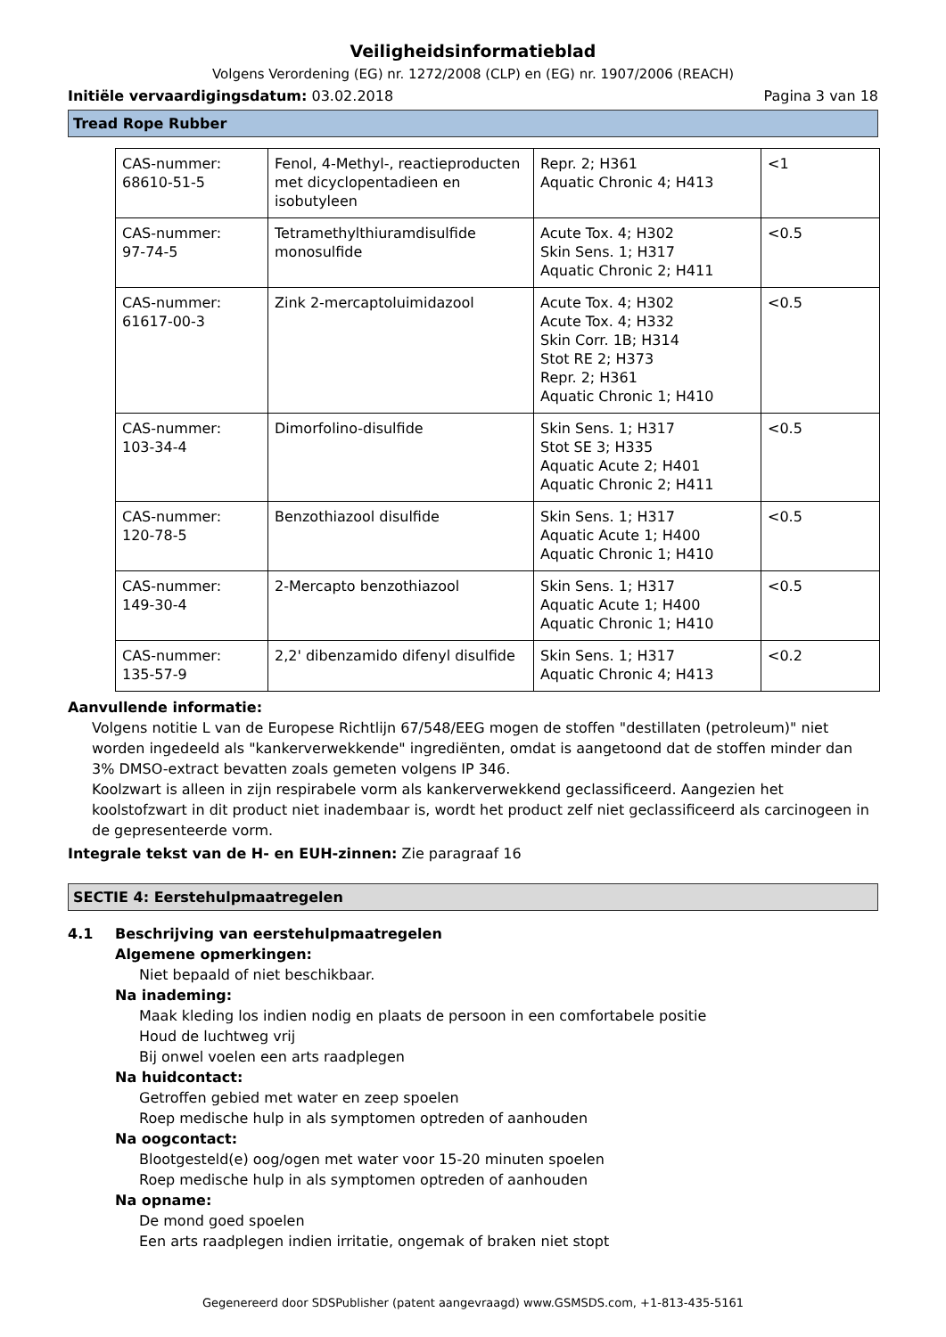Veiligheidsinformatieblad
Volgens Verordening (EG) nr. 1272/2008 (CLP) en (EG) nr. 1907/2006 (REACH)
Initiële vervaardigingsdatum: 03.02.2018 Pagina 3 van 18
Tread Rope Rubber
| CAS-nummer: 68610-51-5 | Fenol, 4-Methyl-, reactieproducten met dicyclopentadieen en isobutyleen | Repr. 2; H361 Aquatic Chronic 4; H413 | <1 |
| CAS-nummer: 97-74-5 | Tetramethylthiuramdisulfide monosulfide | Acute Tox. 4; H302 Skin Sens. 1; H317 Aquatic Chronic 2; H411 | <0.5 |
| CAS-nummer: 61617-00-3 | Zink 2-mercaptoluimidazool | Acute Tox. 4; H302 Acute Tox. 4; H332 Skin Corr. 1B; H314 Stot RE 2; H373 Repr. 2; H361 Aquatic Chronic 1; H410 | <0.5 |
| CAS-nummer: 103-34-4 | Dimorfolino-disulfide | Skin Sens. 1; H317 Stot SE 3; H335 Aquatic Acute 2; H401 Aquatic Chronic 2; H411 | <0.5 |
| CAS-nummer: 120-78-5 | Benzothiazool disulfide | Skin Sens. 1; H317 Aquatic Acute 1; H400 Aquatic Chronic 1; H410 | <0.5 |
| CAS-nummer: 149-30-4 | 2-Mercapto benzothiazool | Skin Sens. 1; H317 Aquatic Acute 1; H400 Aquatic Chronic 1; H410 | <0.5 |
| CAS-nummer: 135-57-9 | 2,2' dibenzamido difenyl disulfide | Skin Sens. 1; H317 Aquatic Chronic 4; H413 | <0.2 |
Aanvullende informatie:
Volgens notitie L van de Europese Richtlijn 67/548/EEG mogen de stoffen "destillaten (petroleum)" niet worden ingedeeld als "kankerverwekkende" ingrediënten, omdat is aangetoond dat de stoffen minder dan 3% DMSO-extract bevatten zoals gemeten volgens IP 346.
Koolzwart is alleen in zijn respirabele vorm als kankerverwekkend geclassificeerd. Aangezien het koolstofzwart in dit product niet inadembaar is, wordt het product zelf niet geclassificeerd als carcinogeen in de gepresenteerde vorm.
Integrale tekst van de H- en EUH-zinnen: Zie paragraaf 16
SECTIE 4: Eerstehulpmaatregelen
4.1 Beschrijving van eerstehulpmaatregelen
Algemene opmerkingen:
Niet bepaald of niet beschikbaar.
Na inademing:
Maak kleding los indien nodig en plaats de persoon in een comfortabele positie
Houd de luchtweg vrij
Bij onwel voelen een arts raadplegen
Na huidcontact:
Getroffen gebied met water en zeep spoelen
Roep medische hulp in als symptomen optreden of aanhouden
Na oogcontact:
Blootgesteld(e) oog/ogen met water voor 15-20 minuten spoelen
Roep medische hulp in als symptomen optreden of aanhouden
Na opname:
De mond goed spoelen
Een arts raadplegen indien irritatie, ongemak of braken niet stopt
Gegenereerd door SDSPublisher (patent aangevraagd) www.GSMSDS.com, +1-813-435-5161